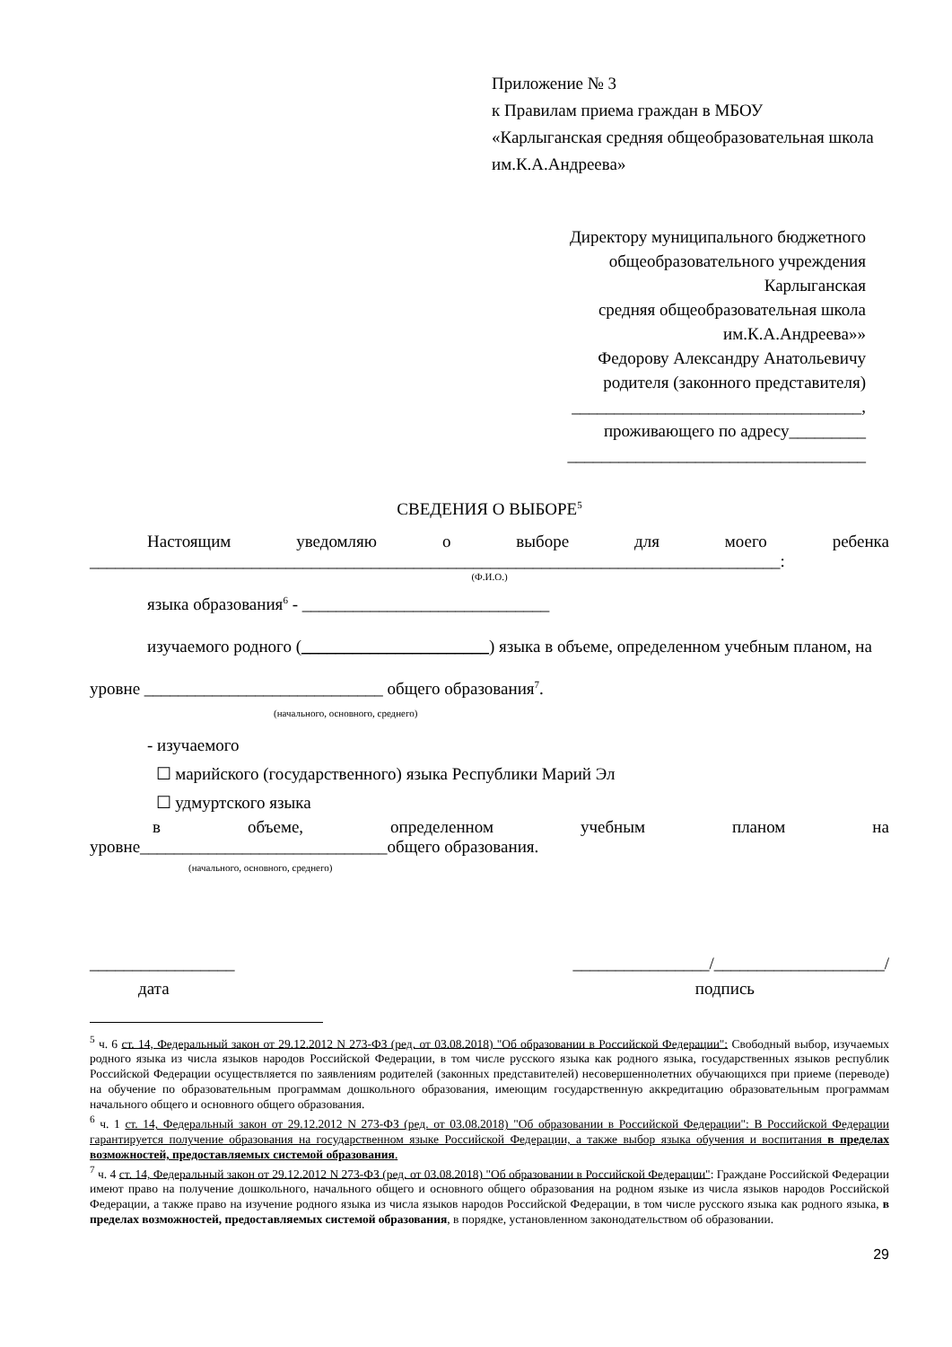Приложение № 3
к Правилам приема граждан в МБОУ
«Карлыганская средняя общеобразовательная школа им.К.А.Андреева»
Директору муниципального бюджетного
общеобразовательного учреждения
Карлыганская
средняя общеобразовательная школа
им.К.А.Андреева»»
Федорову Александру Анатольевичу
родителя (законного представителя)
__________________________________,
проживающего по адресу_________
___________________________________
СВЕДЕНИЯ О ВЫБОРЕ<sup>5</sup>
Настоящим уведомляю о выборе для моего ребенка
_________________________________________________________________________________:
(Ф.И.О.)
языка образования<sup>6</sup> - _____________________________
изучаемого родного (______________________) языка в объеме, определенном учебным планом, на уровне ____________________________ общего образования<sup>7</sup>.
(начального, основного, среднего)
- изучаемого
☐ марийского (государственного) языка Республики Марий Эл
☐ удмуртского языка
в объеме, определенном учебным планом на
уровне_____________________________общего образования.
(начального, основного, среднего)
_________________ ________________/____________________/
дата подпись
<sup>5</sup> ч. 6 ст. 14, Федеральный закон от 29.12.2012 N 273-ФЗ (ред. от 03.08.2018) "Об образовании в Российской Федерации": Свободный выбор, изучаемых родного языка из числа языков народов Российской Федерации, в том числе русского языка как родного языка, государственных языков республик Российской Федерации осуществляется по заявлениям родителей (законных представителей) несовершеннолетних обучающихся при приеме (переводе) на обучение по образовательным программам дошкольного образования, имеющим государственную аккредитацию образовательным программам начального общего и основного общего образования.
<sup>6</sup> ч. 1 ст. 14, Федеральный закон от 29.12.2012 N 273-ФЗ (ред. от 03.08.2018) "Об образовании в Российской Федерации": В Российской Федерации гарантируется получение образования на государственном языке Российской Федерации, а также выбор языка обучения и воспитания в пределах возможностей, предоставляемых системой образования.
<sup>7</sup> ч. 4 ст. 14, Федеральный закон от 29.12.2012 N 273-ФЗ (ред. от 03.08.2018) "Об образовании в Российской Федерации": Граждане Российской Федерации имеют право на получение дошкольного, начального общего и основного общего образования на родном языке из числа языков народов Российской Федерации, а также право на изучение родного языка из числа языков народов Российской Федерации, в том числе русского языка как родного языка, в пределах возможностей, предоставляемых системой образования, в порядке, установленном законодательством об образовании.
29